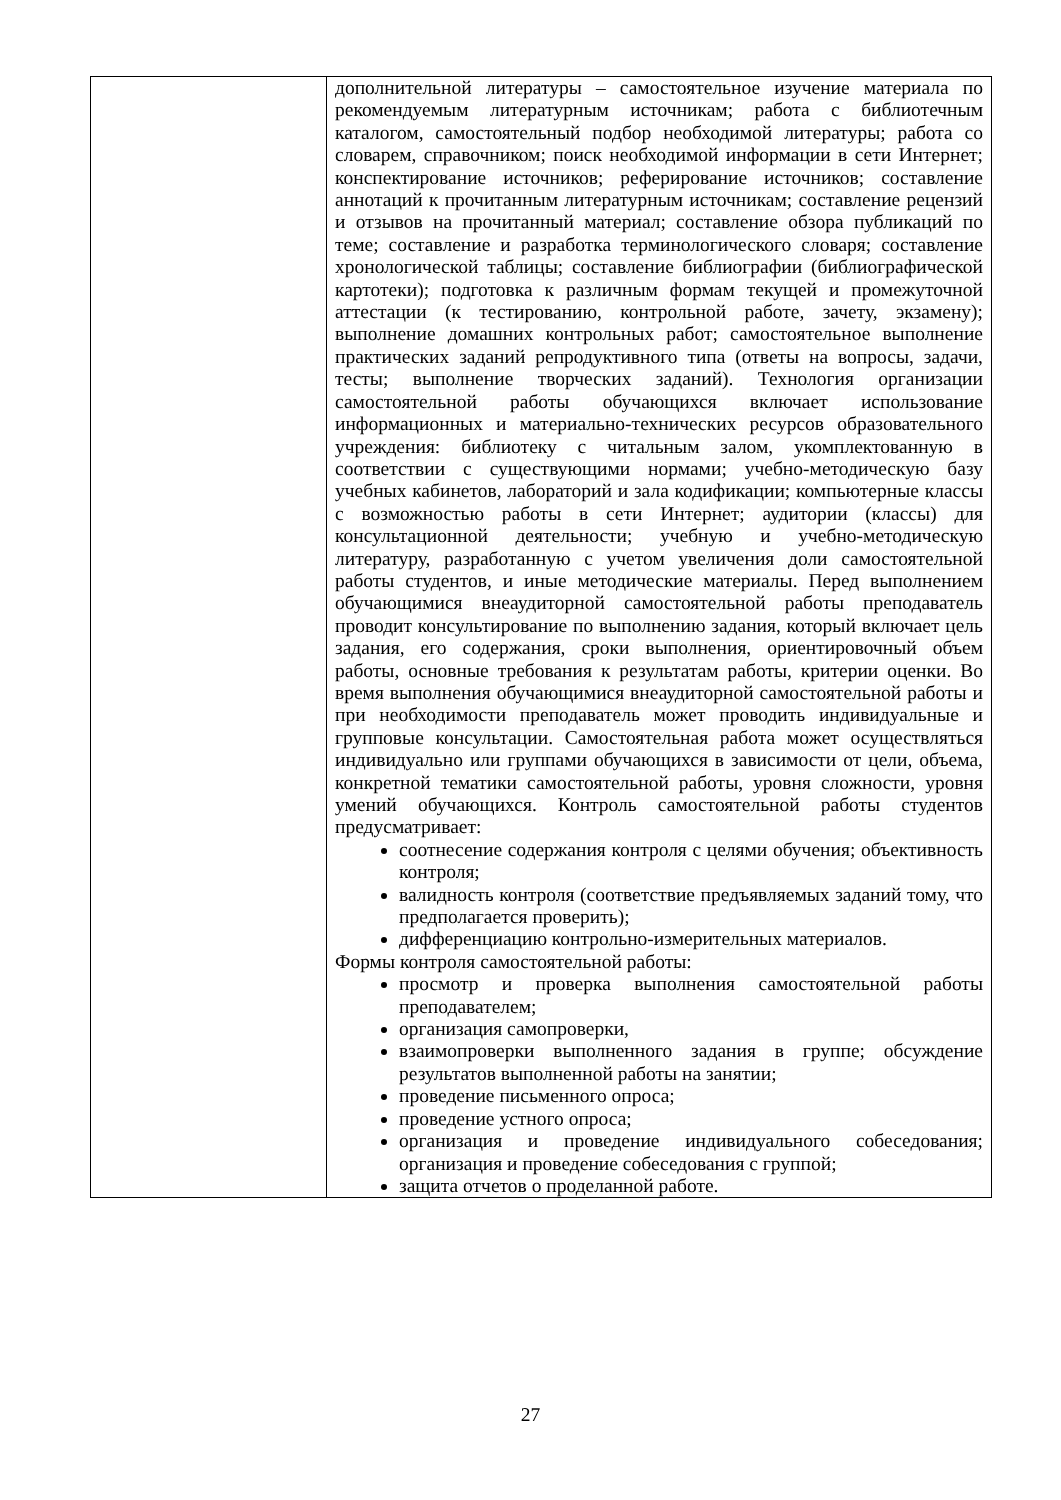| | дополнительной литературы – самостоятельное изучение материала по рекомендуемым литературным источникам; работа с библиотечным каталогом, самостоятельный подбор необходимой литературы; работа со словарем, справочником; поиск необходимой информации в сети Интернет; конспектирование источников; реферирование источников; составление аннотаций к прочитанным литературным источникам; составление рецензий и отзывов на прочитанный материал; составление обзора публикаций по теме; составление и разработка терминологического словаря; составление хронологической таблицы; составление библиографии (библиографической картотеки); подготовка к различным формам текущей и промежуточной аттестации (к тестированию, контрольной работе, зачету, экзамену); выполнение домашних контрольных работ; самостоятельное выполнение практических заданий репродуктивного типа (ответы на вопросы, задачи, тесты; выполнение творческих заданий). Технология организации самостоятельной работы обучающихся включает использование информационных и материально-технических ресурсов образовательного учреждения: библиотеку с читальным залом, укомплектованную в соответствии с существующими нормами; учебно-методическую базу учебных кабинетов, лабораторий и зала кодификации; компьютерные классы с возможностью работы в сети Интернет; аудитории (классы) для консультационной деятельности; учебную и учебно-методическую литературу, разработанную с учетом увеличения доли самостоятельной работы студентов, и иные методические материалы. Перед выполнением обучающимися внеаудиторной самостоятельной работы преподаватель проводит консультирование по выполнению задания, который включает цель задания, его содержания, сроки выполнения, ориентировочный объем работы, основные требования к результатам работы, критерии оценки. Во время выполнения обучающимися внеаудиторной самостоятельной работы и при необходимости преподаватель может проводить индивидуальные и групповые консультации. Самостоятельная работа может осуществляться индивидуально или группами обучающихся в зависимости от цели, объема, конкретной тематики самостоятельной работы, уровня сложности, уровня умений обучающихся. Контроль самостоятельной работы студентов предусматривает: соотнесение содержания контроля с целями обучения; объективность контроля; валидность контроля (соответствие предъявляемых заданий тому, что предполагается проверить); дифференциацию контрольно-измерительных материалов. Формы контроля самостоятельной работы: просмотр и проверка выполнения самостоятельной работы преподавателем; организация самопроверки, взаимопроверки выполненного задания в группе; обсуждение результатов выполненной работы на занятии; проведение письменного опроса; проведение устного опроса; организация и проведение индивидуального собеседования; организация и проведение собеседования с группой; защита отчетов о проделанной работе. |
27